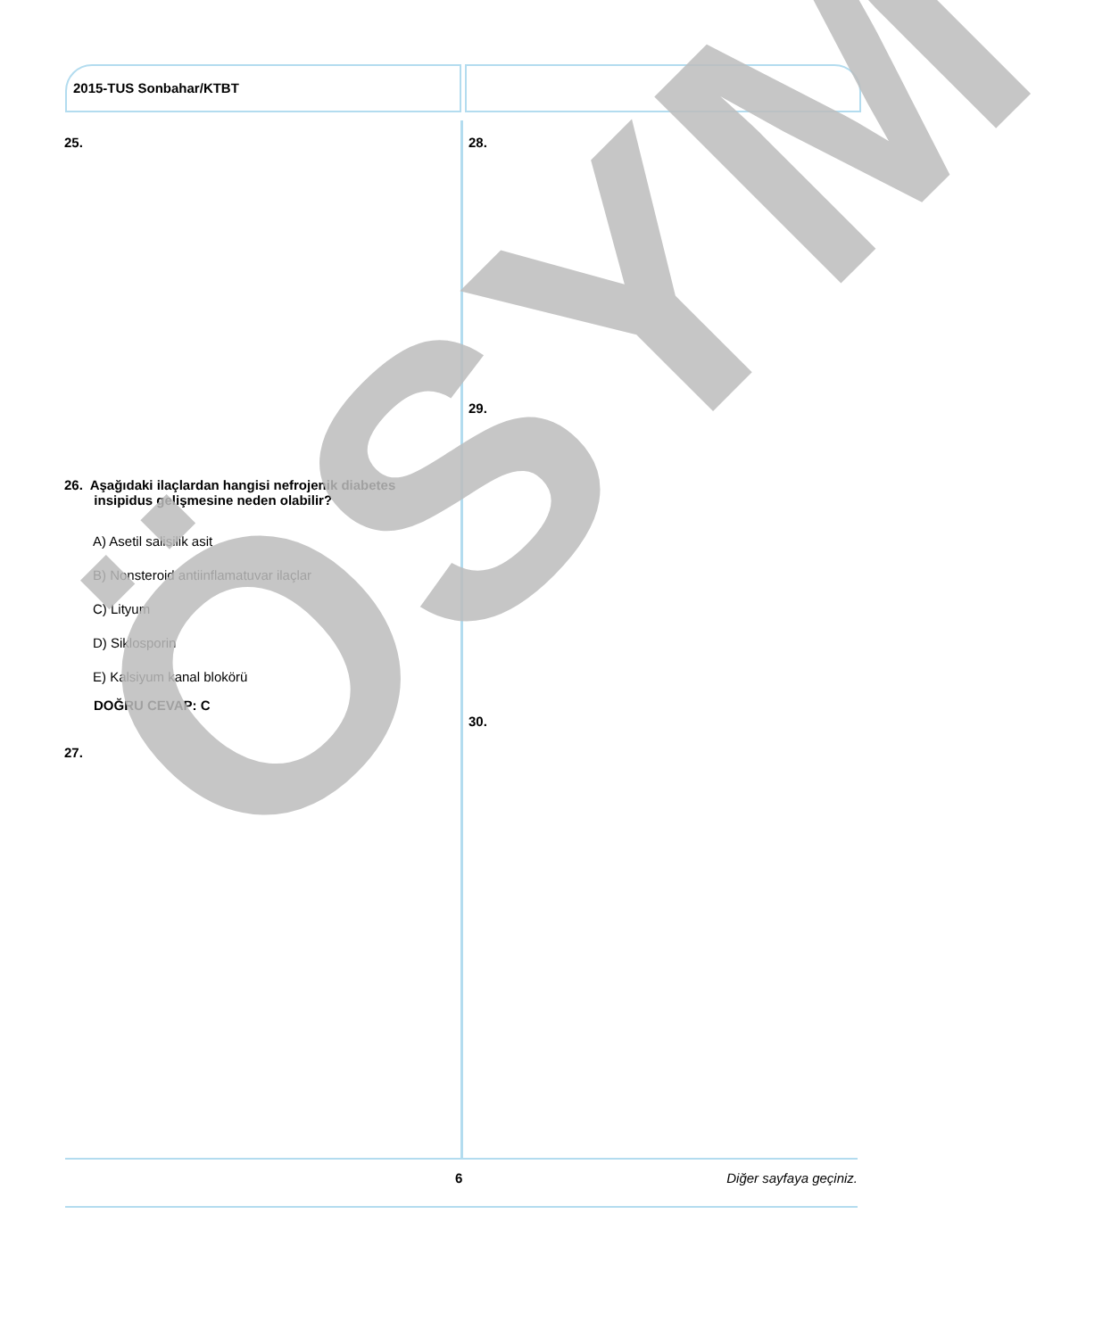2015-TUS Sonbahar/KTBT
25.
26. Aşağıdaki ilaçlardan hangisi nefrojenik diabetes
insipidus gelişmesine neden olabilir?
A) Asetil salisilik asit
B) Nonsteroid antiinflamatuvar ilaçlar
C) Lityum
D) Siklosporin
E) Kalsiyum kanal blokörü
DOĞRU CEVAP: C
27.
28.
29.
30.
ÖSYM
6 Diğer sayfaya geçiniz.